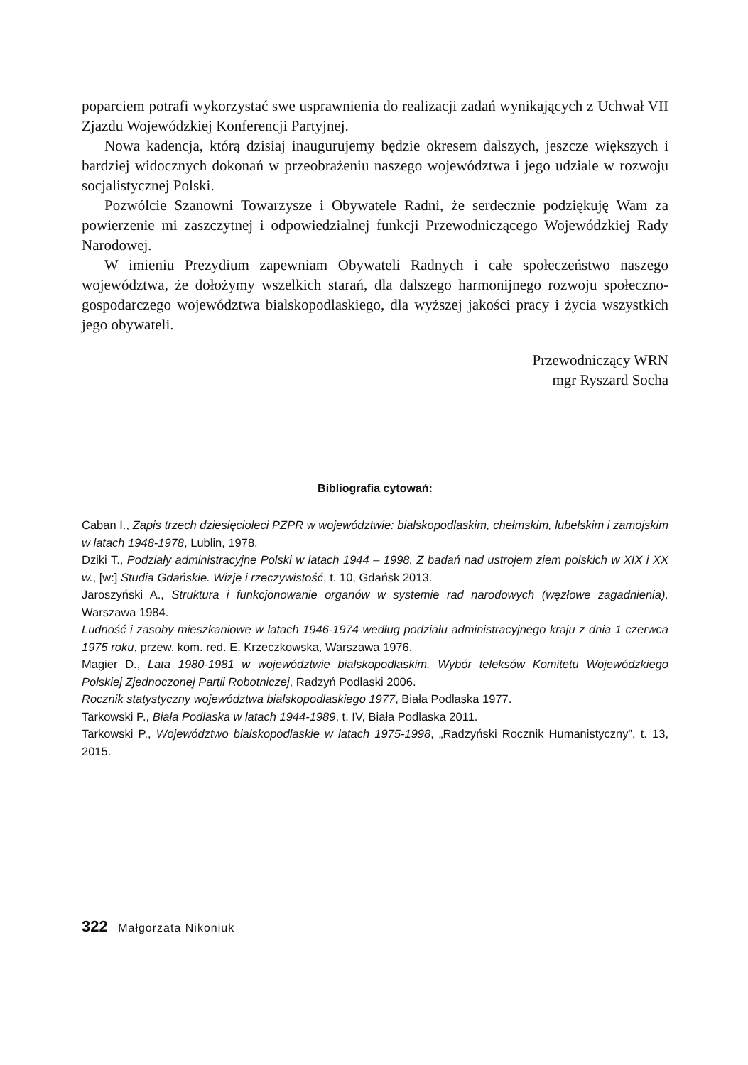poparciem potrafi wykorzystać swe usprawnienia do realizacji zadań wynikających z Uchwał VII Zjazdu Wojewódzkiej Konferencji Partyjnej.
Nowa kadencja, którą dzisiaj inaugurujemy będzie okresem dalszych, jeszcze większych i bardziej widocznych dokonań w przeobrażeniu naszego województwa i jego udziale w rozwoju socjalistycznej Polski.
Pozwólcie Szanowni Towarzysze i Obywatele Radni, że serdecznie podziękuję Wam za powierzenie mi zaszczytnej i odpowiedzialnej funkcji Przewodniczącego Wojewódzkiej Rady Narodowej.
W imieniu Prezydium zapewniam Obywateli Radnych i całe społeczeństwo naszego województwa, że dołożymy wszelkich starań, dla dalszego harmonijnego rozwoju społeczno-gospodarczego województwa bialskopodlaskiego, dla wyższej jakości pracy i życia wszystkich jego obywateli.
Przewodniczący WRN
mgr Ryszard Socha
Bibliografia cytowań:
Caban I., Zapis trzech dziesięcioleci PZPR w województwie: bialskopodlaskim, chełmskim, lubelskim i zamojskim w latach 1948-1978, Lublin, 1978.
Dziki T., Podziały administracyjne Polski w latach 1944 – 1998. Z badań nad ustrojem ziem polskich w XIX i XX w., [w:] Studia Gdańskie. Wizje i rzeczywistość, t. 10, Gdańsk 2013.
Jaroszyński A., Struktura i funkcjonowanie organów w systemie rad narodowych (węzłowe zagadnienia), Warszawa 1984.
Ludność i zasoby mieszkaniowe w latach 1946-1974 według podziału administracyjnego kraju z dnia 1 czerwca 1975 roku, przew. kom. red. E. Krzeczkowska, Warszawa 1976.
Magier D., Lata 1980-1981 w województwie bialskopodlaskim. Wybór teleksów Komitetu Wojewódzkiego Polskiej Zjednoczonej Partii Robotniczej, Radzyń Podlaski 2006.
Rocznik statystyczny województwa bialskopodlaskiego 1977, Biała Podlaska 1977.
Tarkowski P., Biała Podlaska w latach 1944-1989, t. IV, Biała Podlaska 2011.
Tarkowski P., Województwo bialskopodlaskie w latach 1975-1998, „Radzyński Rocznik Humanistyczny”, t. 13, 2015.
322 Małgorzata Nikoniuk